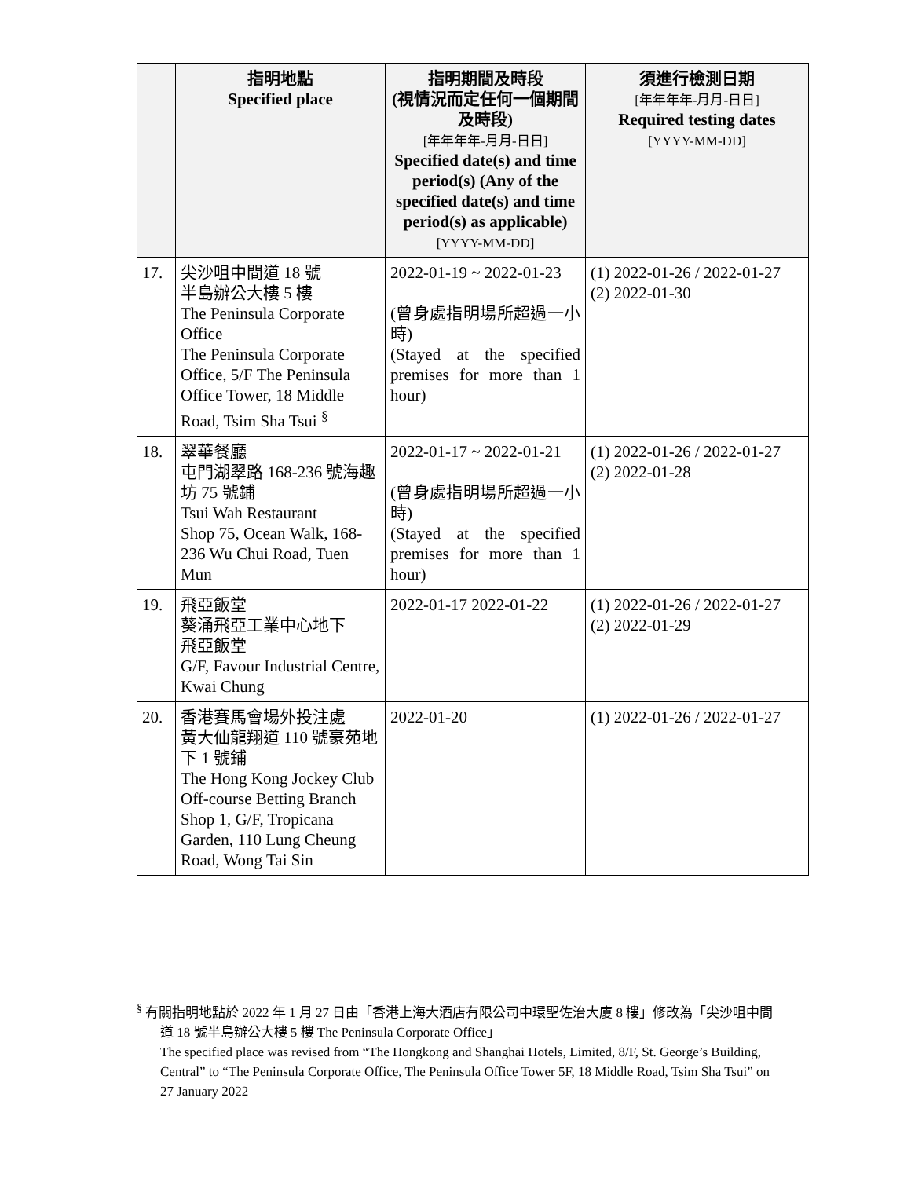| | 指明地點 Specified place | 指明期間及時段 (視情況而定任何一個期間及時段) [年年年年-月月-日日] Specified date(s) and time period(s) (Any of the specified date(s) and time period(s) as applicable) [YYYY-MM-DD] | 須進行檢測日期 [年年年年-月月-日日] Required testing dates [YYYY-MM-DD] |
| --- | --- | --- | --- |
| 17. | 尖沙咀中間道 18 號 半島辦公大樓 5 樓 The Peninsula Corporate Office The Peninsula Corporate Office, 5/F The Peninsula Office Tower, 18 Middle Road, Tsim Sha Tsui <sup>§</sup> | 2022-01-19 ~ 2022-01-23 (曾身處指明場所超過一小時) (Stayed at the specified premises for more than 1 hour) | (1) 2022-01-26 / 2022-01-27 (2) 2022-01-30 |
| 18. | 翠華餐廳 屯門湖翠路 168-236 號海趣坊 75 號鋪 Tsui Wah Restaurant Shop 75, Ocean Walk, 168-236 Wu Chui Road, Tuen Mun | 2022-01-17 ~ 2022-01-21 (曾身處指明場所超過一小時) (Stayed at the specified premises for more than 1 hour) | (1) 2022-01-26 / 2022-01-27 (2) 2022-01-28 |
| 19. | 飛亞飯堂 葵涌飛亞工業中心地下 飛亞飯堂 G/F, Favour Industrial Centre, Kwai Chung | 2022-01-17 2022-01-22 | (1) 2022-01-26 / 2022-01-27 (2) 2022-01-29 |
| 20. | 香港賽馬會場外投注處 黃大仙龍翔道 110 號豪苑地下 1 號鋪 The Hong Kong Jockey Club Off-course Betting Branch Shop 1, G/F, Tropicana Garden, 110 Lung Cheung Road, Wong Tai Sin | 2022-01-20 | (1) 2022-01-26 / 2022-01-27 |
<sup>§</sup> 有關指明地點於 2022 年 1 月 27 日由「香港上海大酒店有限公司中環聖佐治大廈 8 樓」修改為「尖沙咀中間道 18 號半島辦公大樓 5 樓 The Peninsula Corporate Office」
The specified place was revised from “The Hongkong and Shanghai Hotels, Limited, 8/F, St. George’s Building, Central” to “The Peninsula Corporate Office, The Peninsula Office Tower 5F, 18 Middle Road, Tsim Sha Tsui” on 27 January 2022